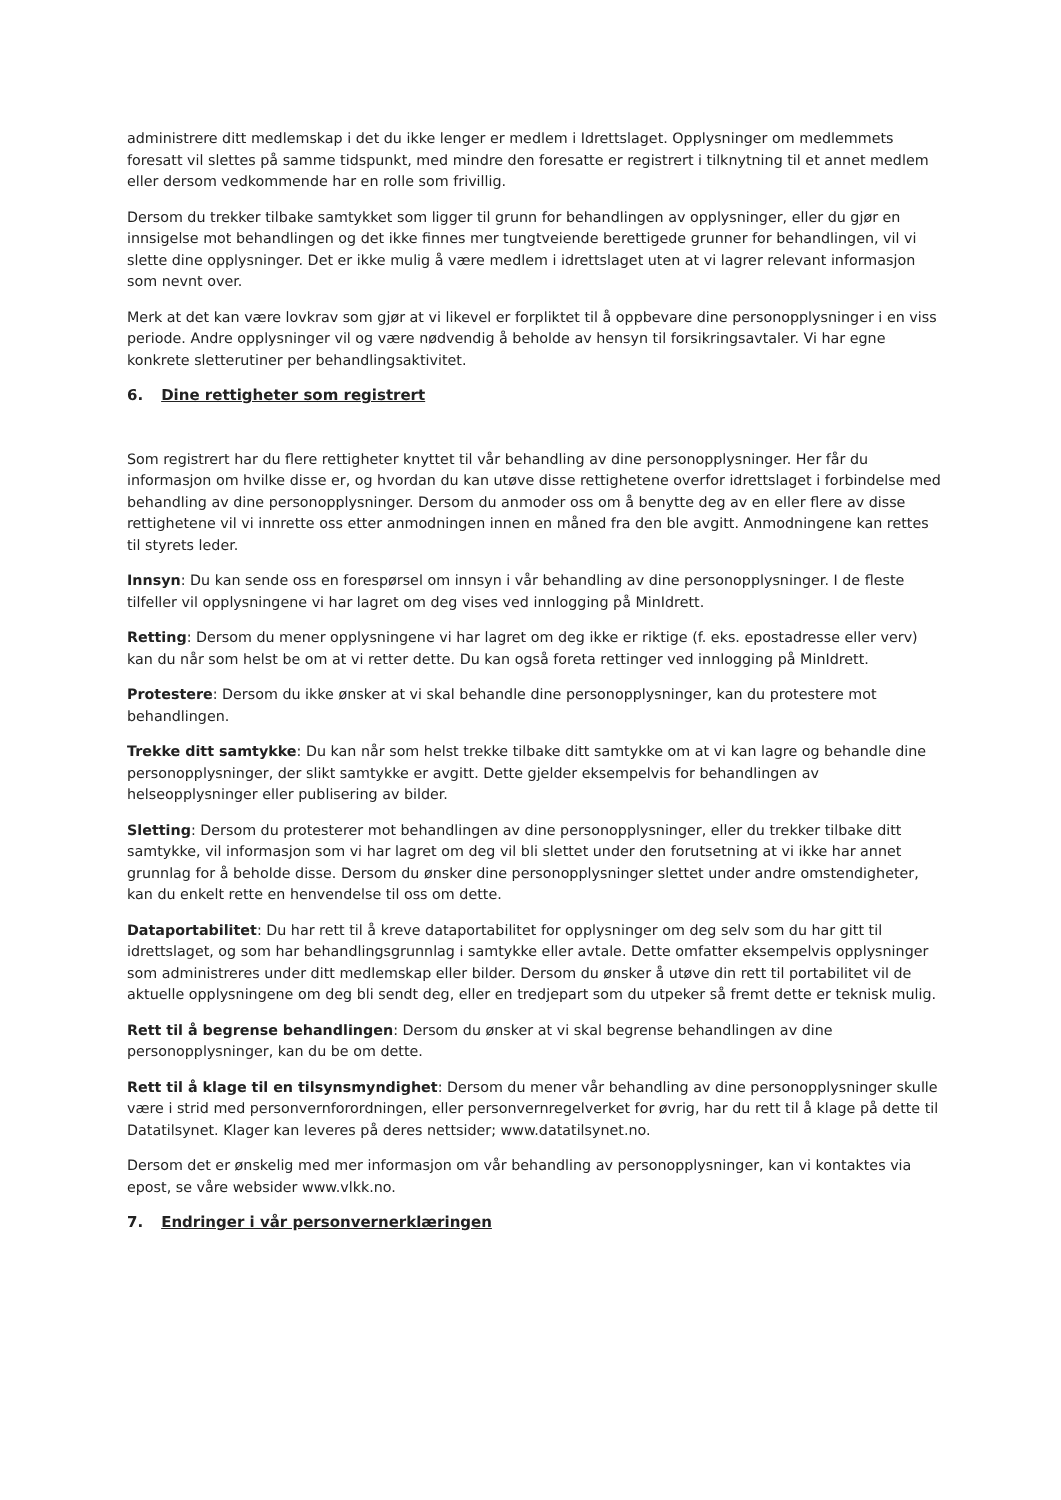administrere ditt medlemskap i det du ikke lenger er medlem i Idrettslaget. Opplysninger om medlemmets foresatt vil slettes på samme tidspunkt, med mindre den foresatte er registrert i tilknytning til et annet medlem eller dersom vedkommende har en rolle som frivillig.
Dersom du trekker tilbake samtykket som ligger til grunn for behandlingen av opplysninger, eller du gjør en innsigelse mot behandlingen og det ikke finnes mer tungtveiende berettigede grunner for behandlingen, vil vi slette dine opplysninger. Det er ikke mulig å være medlem i idrettslaget uten at vi lagrer relevant informasjon som nevnt over.
Merk at det kan være lovkrav som gjør at vi likevel er forpliktet til å oppbevare dine personopplysninger i en viss periode. Andre opplysninger vil og være nødvendig å beholde av hensyn til forsikringsavtaler. Vi har egne konkrete sletterutiner per behandlingsaktivitet.
6. Dine rettigheter som registrert
Som registrert har du flere rettigheter knyttet til vår behandling av dine personopplysninger. Her får du informasjon om hvilke disse er, og hvordan du kan utøve disse rettighetene overfor idrettslaget i forbindelse med behandling av dine personopplysninger. Dersom du anmoder oss om å benytte deg av en eller flere av disse rettighetene vil vi innrette oss etter anmodningen innen en måned fra den ble avgitt. Anmodningene kan rettes til styrets leder.
Innsyn: Du kan sende oss en forespørsel om innsyn i vår behandling av dine personopplysninger. I de fleste tilfeller vil opplysningene vi har lagret om deg vises ved innlogging på MinIdrett.
Retting: Dersom du mener opplysningene vi har lagret om deg ikke er riktige (f. eks. epostadresse eller verv) kan du når som helst be om at vi retter dette. Du kan også foreta rettinger ved innlogging på MinIdrett.
Protestere: Dersom du ikke ønsker at vi skal behandle dine personopplysninger, kan du protestere mot behandlingen.
Trekke ditt samtykke: Du kan når som helst trekke tilbake ditt samtykke om at vi kan lagre og behandle dine personopplysninger, der slikt samtykke er avgitt. Dette gjelder eksempelvis for behandlingen av helseopplysninger eller publisering av bilder.
Sletting: Dersom du protesterer mot behandlingen av dine personopplysninger, eller du trekker tilbake ditt samtykke, vil informasjon som vi har lagret om deg vil bli slettet under den forutsetning at vi ikke har annet grunnlag for å beholde disse. Dersom du ønsker dine personopplysninger slettet under andre omstendigheter, kan du enkelt rette en henvendelse til oss om dette.
Dataportabilitet: Du har rett til å kreve dataportabilitet for opplysninger om deg selv som du har gitt til idrettslaget, og som har behandlingsgrunnlag i samtykke eller avtale. Dette omfatter eksempelvis opplysninger som administreres under ditt medlemskap eller bilder. Dersom du ønsker å utøve din rett til portabilitet vil de aktuelle opplysningene om deg bli sendt deg, eller en tredjepart som du utpeker så fremt dette er teknisk mulig.
Rett til å begrense behandlingen: Dersom du ønsker at vi skal begrense behandlingen av dine personopplysninger, kan du be om dette.
Rett til å klage til en tilsynsmyndighet: Dersom du mener vår behandling av dine personopplysninger skulle være i strid med personvernforordningen, eller personvernregelverket for øvrig, har du rett til å klage på dette til Datatilsynet. Klager kan leveres på deres nettsider; www.datatilsynet.no.
Dersom det er ønskelig med mer informasjon om vår behandling av personopplysninger, kan vi kontaktes via epost, se våre websider www.vlkk.no.
7. Endringer i vår personvernerklæringen